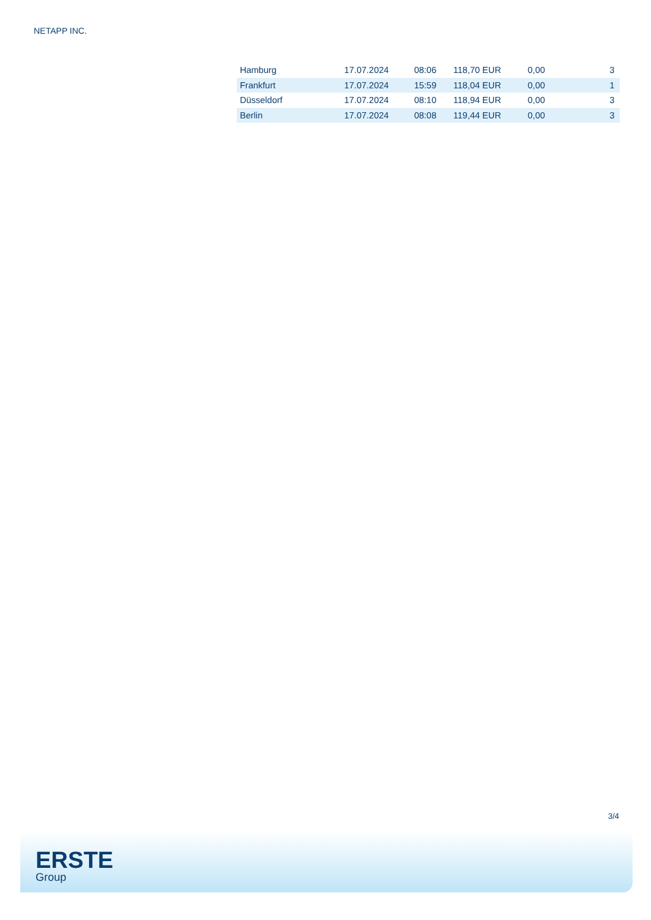NETAPP INC.
| Hamburg | 17.07.2024 | 08:06 | 118,70 EUR | 0,00 | 3 |
| Frankfurt | 17.07.2024 | 15:59 | 118,04 EUR | 0,00 | 1 |
| Düsseldorf | 17.07.2024 | 08:10 | 118,94 EUR | 0,00 | 3 |
| Berlin | 17.07.2024 | 08:08 | 119,44 EUR | 0,00 | 3 |
3/4
ERSTE
Group